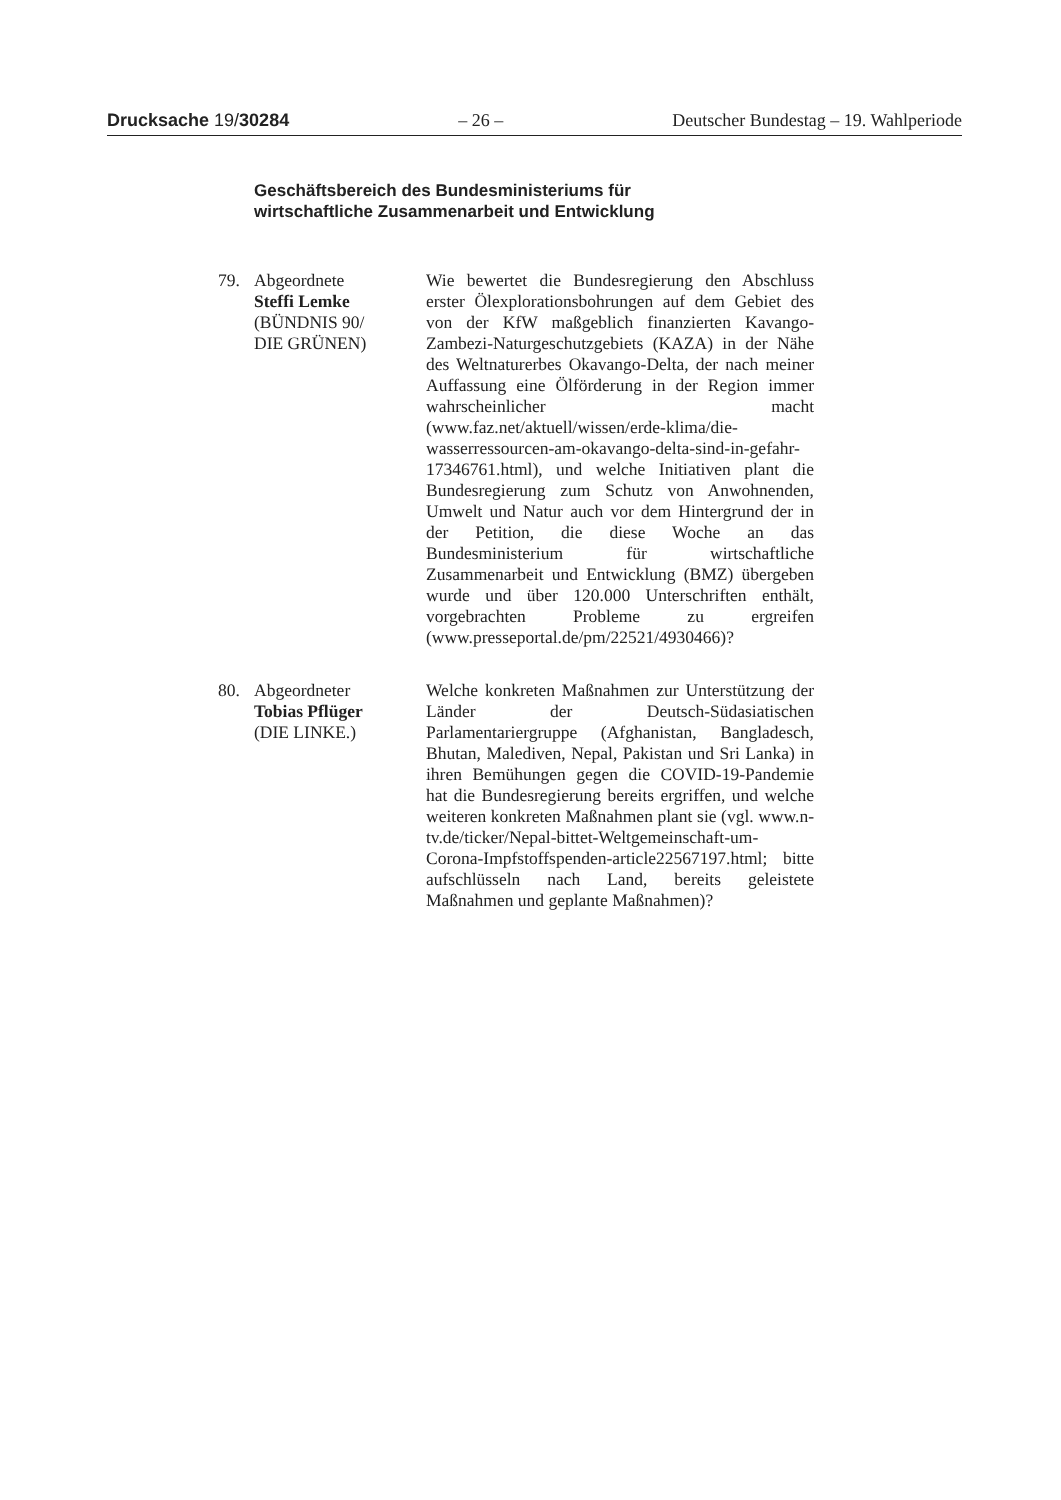Drucksache 19/30284 – 26 – Deutscher Bundestag – 19. Wahlperiode
Geschäftsbereich des Bundesministeriums für
wirtschaftliche Zusammenarbeit und Entwicklung
79. Abgeordnete
Steffi Lemke
(BÜNDNIS 90/
DIE GRÜNEN)
Wie bewertet die Bundesregierung den Abschluss erster Ölexplorationsbohrungen auf dem Gebiet des von der KfW maßgeblich finanzierten Kavango-Zambezi-Naturgeschutzgebiets (KAZA) in der Nähe des Weltnaturerbes Okavango-Delta, der nach meiner Auffassung eine Ölförderung in der Region immer wahrscheinlicher macht (www.faz.net/aktuell/wissen/erde-klima/die-wasserressourcen-am-okavango-delta-sind-in-gefahr-17346761.html), und welche Initiativen plant die Bundesregierung zum Schutz von Anwohnenden, Umwelt und Natur auch vor dem Hintergrund der in der Petition, die diese Woche an das Bundesministerium für wirtschaftliche Zusammenarbeit und Entwicklung (BMZ) übergeben wurde und über 120.000 Unterschriften enthält, vorgebrachten Probleme zu ergreifen (www.presseportal.de/pm/22521/4930466)?
80. Abgeordneter
Tobias Pflüger
(DIE LINKE.)
Welche konkreten Maßnahmen zur Unterstützung der Länder der Deutsch-Südasiatischen Parlamentariergruppe (Afghanistan, Bangladesch, Bhutan, Malediven, Nepal, Pakistan und Sri Lanka) in ihren Bemühungen gegen die COVID-19-Pandemie hat die Bundesregierung bereits ergriffen, und welche weiteren konkreten Maßnahmen plant sie (vgl. www.n-tv.de/ticker/Nepal-bittet-Weltgemeinschaft-um-Corona-Impfstoffspenden-article22567197.html; bitte aufschlüsseln nach Land, bereits geleistete Maßnahmen und geplante Maßnahmen)?